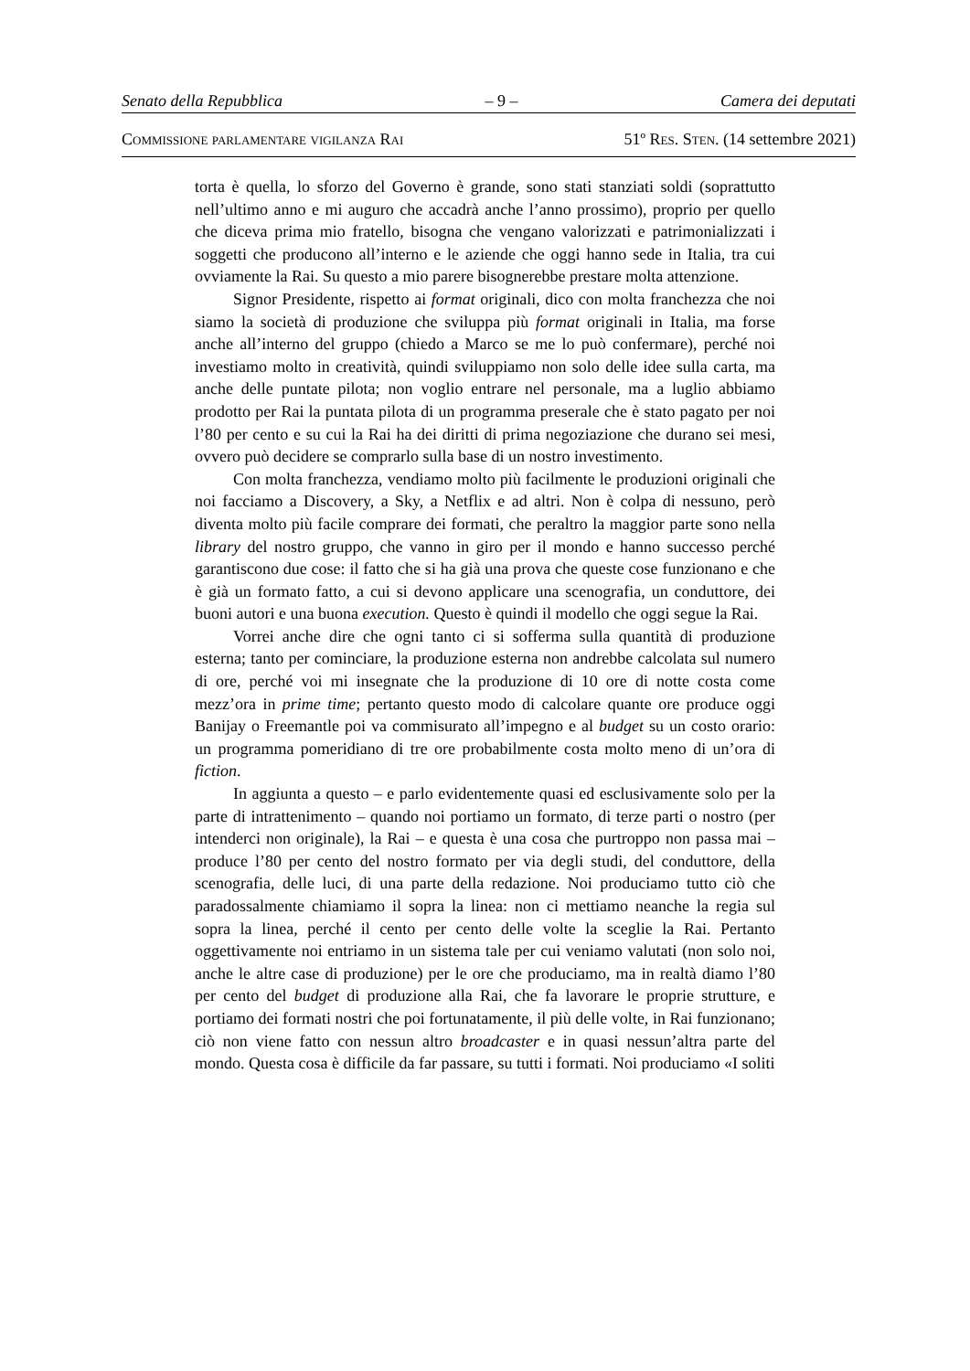Senato della Repubblica – 9 – Camera dei deputati
Commissione parlamentare vigilanza Rai 51º Res. Sten. (14 settembre 2021)
torta è quella, lo sforzo del Governo è grande, sono stati stanziati soldi (soprattutto nell’ultimo anno e mi auguro che accadrà anche l’anno prossimo), proprio per quello che diceva prima mio fratello, bisogna che vengano valorizzati e patrimonializzati i soggetti che producono all’interno e le aziende che oggi hanno sede in Italia, tra cui ovviamente la Rai. Su questo a mio parere bisognerebbe prestare molta attenzione.
Signor Presidente, rispetto ai format originali, dico con molta franchezza che noi siamo la società di produzione che sviluppa più format originali in Italia, ma forse anche all’interno del gruppo (chiedo a Marco se me lo può confermare), perché noi investiamo molto in creatività, quindi sviluppiamo non solo delle idee sulla carta, ma anche delle puntate pilota; non voglio entrare nel personale, ma a luglio abbiamo prodotto per Rai la puntata pilota di un programma preserale che è stato pagato per noi l’80 per cento e su cui la Rai ha dei diritti di prima negoziazione che durano sei mesi, ovvero può decidere se comprarlo sulla base di un nostro investimento.
Con molta franchezza, vendiamo molto più facilmente le produzioni originali che noi facciamo a Discovery, a Sky, a Netflix e ad altri. Non è colpa di nessuno, però diventa molto più facile comprare dei formati, che peraltro la maggior parte sono nella library del nostro gruppo, che vanno in giro per il mondo e hanno successo perché garantiscono due cose: il fatto che si ha già una prova che queste cose funzionano e che è già un formato fatto, a cui si devono applicare una scenografia, un conduttore, dei buoni autori e una buona execution. Questo è quindi il modello che oggi segue la Rai.
Vorrei anche dire che ogni tanto ci si sofferma sulla quantità di produzione esterna; tanto per cominciare, la produzione esterna non andrebbe calcolata sul numero di ore, perché voi mi insegnate che la produzione di 10 ore di notte costa come mezz’ora in prime time; pertanto questo modo di calcolare quante ore produce oggi Banijay o Freemantle poi va commisurato all’impegno e al budget su un costo orario: un programma pomeridiano di tre ore probabilmente costa molto meno di un’ora di fiction.
In aggiunta a questo – e parlo evidentemente quasi ed esclusivamente solo per la parte di intrattenimento – quando noi portiamo un formato, di terze parti o nostro (per intenderci non originale), la Rai – e questa è una cosa che purtroppo non passa mai – produce l’80 per cento del nostro formato per via degli studi, del conduttore, della scenografia, delle luci, di una parte della redazione. Noi produciamo tutto ciò che paradossalmente chiamiamo il sopra la linea: non ci mettiamo neanche la regia sul sopra la linea, perché il cento per cento delle volte la sceglie la Rai. Pertanto oggettivamente noi entriamo in un sistema tale per cui veniamo valutati (non solo noi, anche le altre case di produzione) per le ore che produciamo, ma in realtà diamo l’80 per cento del budget di produzione alla Rai, che fa lavorare le proprie strutture, e portiamo dei formati nostri che poi fortunatamente, il più delle volte, in Rai funzionano; ciò non viene fatto con nessun altro broadcaster e in quasi nessun’altra parte del mondo. Questa cosa è difficile da far passare, su tutti i formati. Noi produciamo «I soliti